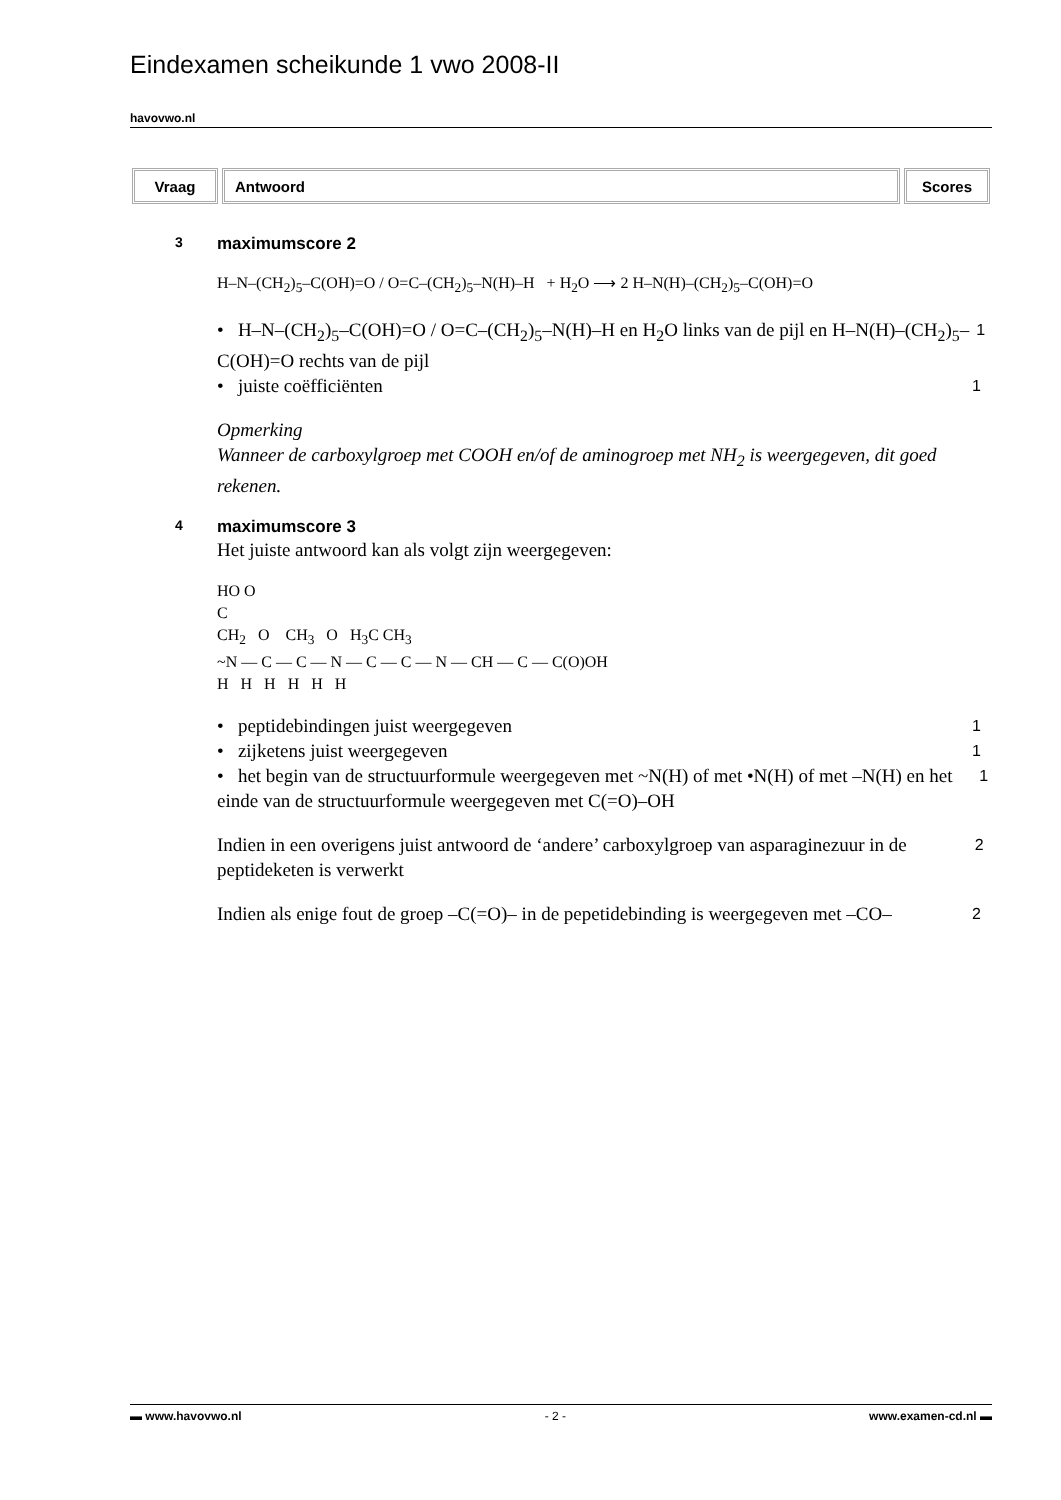Eindexamen scheikunde 1 vwo 2008-II
havovwo.nl
| Vraag | Antwoord | Scores |
| --- | --- | --- |
3 maximumscore 2
H–N–(CH<sub>2</sub>)<sub>5</sub>–C(OH)=O / O=C–(CH<sub>2</sub>)<sub>5</sub>–N(H)–H + H<sub>2</sub>O ⟶ 2 H–N(H)–(CH<sub>2</sub>)<sub>5</sub>–C(OH)=O
• H–N–(CH<sub>2</sub>)<sub>5</sub>–C(OH)=O / O=C–(CH<sub>2</sub>)<sub>5</sub>–N(H)–H en H<sub>2</sub>O links van de pijl en H–N(H)–(CH<sub>2</sub>)<sub>5</sub>–C(OH)=O rechts van de pijl 1
• juiste coëfficiënten 1
Opmerking
Wanneer de carboxylgroep met COOH en/of de aminogroep met NH<sub>2</sub> is weergegeven, dit goed rekenen.
4 maximumscore 3
Het juiste antwoord kan als volgt zijn weergegeven:
HO O
C
CH<sub>2</sub> O CH<sub>3</sub> O H<sub>3</sub>C CH<sub>3</sub>
~N — C — C — N — C — C — N — CH — C — C(O)OH
H H H H H H
• peptidebindingen juist weergegeven 1
• zijketens juist weergegeven 1
• het begin van de structuurformule weergegeven met ~N(H) of met •N(H) of met –N(H) en het einde van de structuurformule weergegeven met C(=O)–OH 1
Indien in een overigens juist antwoord de ‘andere’ carboxylgroep van asparaginezuur in de peptideketen is verwerkt 2
Indien als enige fout de groep –C(=O)– in de pepetidebinding is weergegeven met –CO– 2
▬ www.havovwo.nl - 2 - www.examen-cd.nl ▬